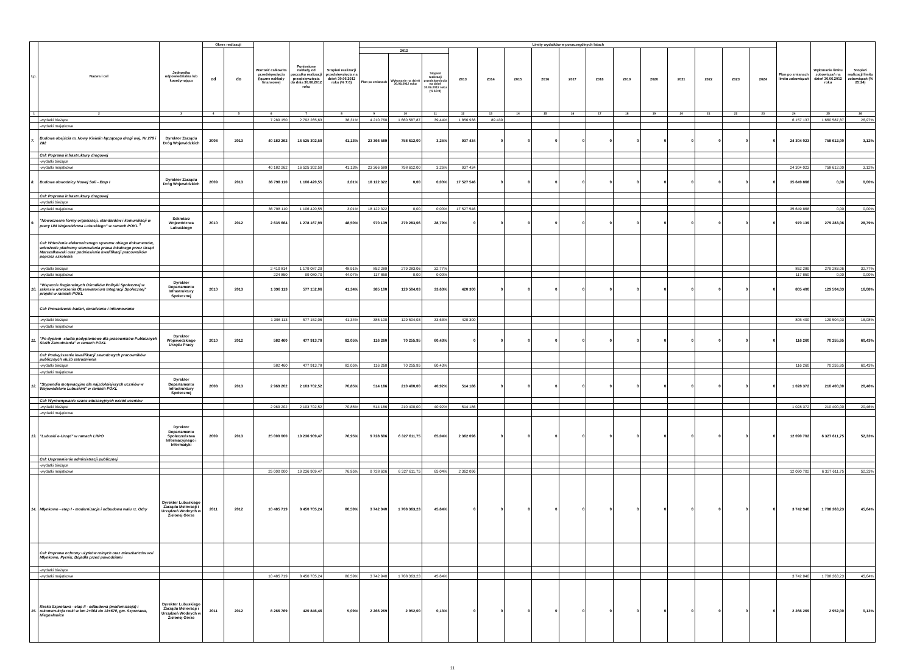| Lp. | Nazwa i cel | Jednostka odpowiedzialna lub koordynująca | Okres realizacji | | Wartość całkowita przedsięwzięcia (łączne nakłady finansowe) | Poniesione nakłady od początku realizacji przedsięwzięcia do dnia 30.06.2012 roku | Stopień realizacji przedsięwzięcia na dzień 30.06.2012 roku (% 7:6) | Limity wydatków w poszczególnych latach | | | | | | | | | | | | | | | Plan po zmianach limitu zobowiązań | Wykonanie limitu zobowiązań na dzień 30.06.2012 roku | Stopień realizacji limitu zobowiązań (% 25:24) |
| --- | --- | --- | --- | --- | --- | --- | --- | --- | --- | --- | --- | --- | --- | --- | --- | --- | --- | --- | --- | --- | --- | --- | --- | --- | --- |
| | | | od | do | | | | 2012 | | | 2013 | 2014 | 2015 | 2016 | 2017 | 2018 | 2019 | 2020 | 2021 | 2022 | 2023 | 2024 | | | |
| | | | | | | | | Plan po zmianach | Wykonanie na dzień 30.06.2012 roku | Stopień realizacji przedsięwzięcia na dzień 30.06.2012 roku (% 10:9) | | | | | | | | | | | | | | | |
| 1 | 2 | 3 | 4 | 5 | 6 | 7 | 8 | 9 | 10 | 11 | 12 | 13 | 14 | 15 | 16 | 17 | 18 | 19 | 20 | 21 | 22 | 23 | 24 | 25 | 26 |
| | -wydatki bieżące | | | | 7 289 150 | 2 792 265,63 | 38,31% | 4 210 760 | 1 660 587,87 | 39,44% | 1 856 938 | 89 439 | | | | | | | | | | | 6 157 137 | 1 660 587,87 | 26,97% |
| | -wydatki majątkowe | | | | | | | | | | | | | | | | | | | | | | | | |
| 7. | Budowa obejścia m. Nowy Kisielin łączącego drogi woj. Nr 279 i 282 | Dyrektor Zarządu Dróg Wojewódzkich | 2008 | 2013 | 40 182 262 | 16 525 302,59 | 41,13% | 23 366 589 | 758 612,00 | 3,25% | 937 434 | 0 | 0 | 0 | 0 | 0 | 0 | 0 | 0 | 0 | 0 | 0 | 24 304 023 | 758 612,00 | 3,12% |
| | Cel: Poprawa infrastruktury drogowej | | | | | | | | | | | | | | | | | | | | | | | | |
| | -wydatki bieżące | | | | | | | | | | | | | | | | | | | | | | | | |
| | -wydatki majątkowe | | | | 40 182 262 | 16 525 302,59 | 41,13% | 23 366 589 | 758 612,00 | 3,25% | 937 434 | | | | | | | | | | | | 24 304 023 | 758 612,00 | 3,12% |
| 8. | Budowa obwodnicy Nowej Soli - Etap I | Dyrektor Zarządu Dróg Wojewódzkich | 2009 | 2013 | 36 798 110 | 1 106 420,55 | 3,01% | 18 122 322 | 0,00 | 0,00% | 17 527 546 | 0 | 0 | 0 | 0 | 0 | 0 | 0 | 0 | 0 | 0 | 0 | 35 649 868 | 0,00 | 0,00% |
| | Cel: Poprawa infrastruktury drogowej | | | | | | | | | | | | | | | | | | | | | | | | |
| | -wydatki bieżące | | | | | | | | | | | | | | | | | | | | | | | | |
| | -wydatki majątkowe | | | | 36 798 110 | 1 106 420,55 | 3,01% | 18 122 322 | 0,00 | 0,00% | 17 527 546 | | | | | | | | | | | | 35 649 868 | 0,00 | 0,00% |
| 9. | "Nowoczesne formy organizacji, standardów i komunikacji w pracy UM Województwa Lubuskiego" w ramach POKL <sup>3</sup> | Sekretarz Województwa Lubuskiego | 2010 | 2012 | 2 635 664 | 1 278 167,99 | 48,50% | 970 139 | 279 283,06 | 28,79% | 0 | 0 | 0 | 0 | 0 | 0 | 0 | 0 | 0 | 0 | 0 | 0 | 970 139 | 279 283,06 | 28,79% |
| | Cel: Wdrożenie elektronicznego systemu obiegu dokumentów, wdrożenie platformy stanowienia prawa lokalnego przez Urząd Marszałkowski oraz podniesienie kwalifikacji pracowników poprzez szkolenia | | | | | | | | | | | | | | | | | | | | | | | | |
| | -wydatki bieżące | | | | 2 410 814 | 1 179 087,29 | 48,91% | 852 289 | 279 283,06 | 32,77% | | | | | | | | | | | | | 852 289 | 279 283,06 | 32,77% |
| | -wydatki majątkowe | | | | 224 850 | 99 080,70 | 44,07% | 117 850 | 0,00 | 0,00% | | | | | | | | | | | | | 117 850 | 0,00 | 0,00% |
| 10. | "Wsparcie Regionalnych Ośrodków Polityki Społecznej w zakresie utworzenia Obserwatorium Integracji Społecznej" projekt w ramach POKL | Dyrektor Departamentu Infrastruktury Społecznej | 2010 | 2013 | 1 396 113 | 577 152,06 | 41,34% | 385 100 | 129 504,03 | 33,63% | 420 300 | 0 | 0 | 0 | 0 | 0 | 0 | 0 | 0 | 0 | 0 | 0 | 805 400 | 129 504,03 | 16,08% |
| | Cel: Prowadzenie badań, doradzanie i informowanie | | | | | | | | | | | | | | | | | | | | | | | | |
| | -wydatki bieżące | | | | 1 396 113 | 577 152,06 | 41,34% | 385 100 | 129 504,03 | 33,63% | 420 300 | | | | | | | | | | | | 805 400 | 129 504,03 | 16,08% |
| | -wydatki majątkowe | | | | | | | | | | | | | | | | | | | | | | | | |
| 11. | "Po dyplom- studia podyplomowe dla pracowników Publicznych Służb Zatrudnienia" w ramach POKL | Dyrektor Wojewódzkiego Urzędu Pracy | 2010 | 2012 | 582 460 | 477 913,78 | 82,05% | 116 260 | 70 255,95 | 60,43% | 0 | 0 | 0 | 0 | 0 | 0 | 0 | 0 | 0 | 0 | 0 | 0 | 116 260 | 70 255,95 | 60,43% |
| | Cel: Podwyższenie kwalifikacji zawodowych pracowników publicznych służb zatrudnienia | | | | | | | | | | | | | | | | | | | | | | | | |
| | -wydatki bieżące | | | | 582 460 | 477 913,78 | 82,05% | 116 260 | 70 255,95 | 60,43% | | | | | | | | | | | | | 116 260 | 70 255,95 | 60,43% |
| | -wydatki majątkowe | | | | | | | | | | | | | | | | | | | | | | | | |
| 12. | "Stypendia motywacyjne dla najzdolniejszych uczniów w Województwie Lubuskim" w ramach POKL | Dyrektor Departamentu Infrastruktury Społecznej | 2008 | 2013 | 2 969 202 | 2 103 702,52 | 70,85% | 514 186 | 210 400,00 | 40,92% | 514 186 | 0 | 0 | 0 | 0 | 0 | 0 | 0 | 0 | 0 | 0 | 0 | 1 028 372 | 210 400,00 | 20,46% |
| | Cel: Wyrównywanie szans edukacyjnych wśród uczniów | | | | | | | | | | | | | | | | | | | | | | | | |
| | -wydatki bieżące | | | | 2 969 202 | 2 103 702,52 | 70,85% | 514 186 | 210 400,00 | 40,92% | 514 186 | | | | | | | | | | | | 1 028 372 | 210 400,00 | 20,46% |
| | -wydatki majątkowe | | | | | | | | | | | | | | | | | | | | | | | | |
| 13. | "Lubuski e-Urząd" w ramach LRPO | Dyrektor Departamentu Społeczeństwa Informacyjnego i Informatyki | 2009 | 2013 | 25 000 000 | 19 236 909,47 | 76,95% | 9 728 606 | 6 327 611,75 | 65,04% | 2 362 096 | 0 | 0 | 0 | 0 | 0 | 0 | 0 | 0 | 0 | 0 | 0 | 12 090 702 | 6 327 611,75 | 52,33% |
| | Cel: Usprawnienie administracji publicznej | | | | | | | | | | | | | | | | | | | | | | | | |
| | -wydatki bieżące | | | | | | | | | | | | | | | | | | | | | | | | |
| | -wydatki majątkowe | | | | 25 000 000 | 19 236 909,47 | 76,95% | 9 728 606 | 6 327 611,75 | 65,04% | 2 362 096 | | | | | | | | | | | | 12 090 702 | 6 327 611,75 | 52,33% |
| 14. | Młynkowo - etep I - modernizacja i odbudowa wału rz. Odry | Dyrektor Lubuskiego Zarządu Melioracji i Urządzeń Wodnych w Zielonej Górze | 2011 | 2012 | 10 485 719 | 8 450 705,24 | 80,59% | 3 742 940 | 1 708 363,23 | 45,64% | 0 | 0 | 0 | 0 | 0 | 0 | 0 | 0 | 0 | 0 | 0 | 0 | 3 742 940 | 1 708 363,23 | 45,64% |
| | Cel: Poprawa ochrony użytków rolnych oraz mieszkańców wsi Młynkowo, Pyrnik, Bojadła przed powodziami | | | | | | | | | | | | | | | | | | | | | | | | |
| | -wydatki bieżące | | | | | | | | | | | | | | | | | | | | | | | | |
| | -wydatki majątkowe | | | | 10 485 719 | 8 450 705,24 | 80,59% | 3 742 940 | 1 708 363,23 | 45,64% | | | | | | | | | | | | | 3 742 940 | 1 708 363,23 | 45,64% |
| 15. | Rzeka Szprotawa - etap II - odbudowa (modernizacja) i rekonstrukcja rzeki w km 2+064 do 18+670, gm. Szprotawa, Niegosławice | Dyrektor Lubuskiego Zarządu Melioracji i Urządzeń Wodnych w Zielonej Górze | 2011 | 2012 | 8 266 769 | 420 846,46 | 5,09% | 2 266 269 | 2 952,00 | 0,13% | 0 | 0 | 0 | 0 | 0 | 0 | 0 | 0 | 0 | 0 | 0 | 0 | 2 266 269 | 2 952,00 | 0,13% |
11